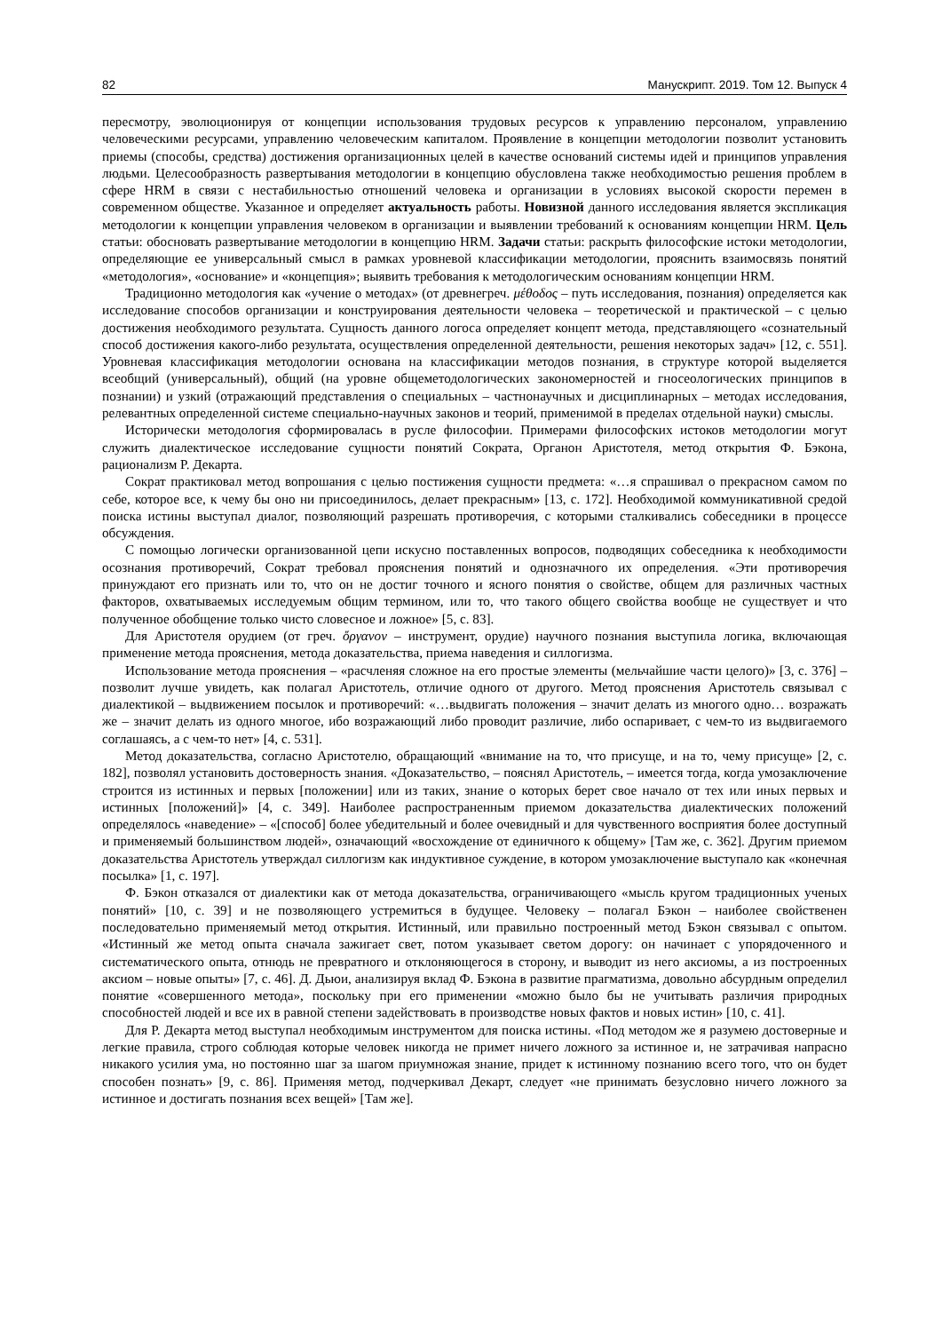82 Манускрипт. 2019. Том 12. Выпуск 4
пересмотру, эволюционируя от концепции использования трудовых ресурсов к управлению персоналом, управлению человеческими ресурсами, управлению человеческим капиталом. Проявление в концепции методологии позволит установить приемы (способы, средства) достижения организационных целей в качестве оснований системы идей и принципов управления людьми. Целесообразность развертывания методологии в концепцию обусловлена также необходимостью решения проблем в сфере HRM в связи с нестабильностью отношений человека и организации в условиях высокой скорости перемен в современном обществе. Указанное и определяет актуальность работы. Новизной данного исследования является экспликация методологии к концепции управления человеком в организации и выявлении требований к основаниям концепции HRM. Цель статьи: обосновать развертывание методологии в концепцию HRM. Задачи статьи: раскрыть философские истоки методологии, определяющие ее универсальный смысл в рамках уровневой классификации методологии, прояснить взаимосвязь понятий «методология», «основание» и «концепция»; выявить требования к методологическим основаниям концепции HRM.
Традиционно методология как «учение о методах» (от древнегреч. μέθοδος – путь исследования, познания) определяется как исследование способов организации и конструирования деятельности человека – теоретической и практической – с целью достижения необходимого результата. Сущность данного логоса определяет концепт метода, представляющего «сознательный способ достижения какого-либо результата, осуществления определенной деятельности, решения некоторых задач» [12, с. 551]. Уровневая классификация методологии основана на классификации методов познания, в структуре которой выделяется всеобщий (универсальный), общий (на уровне общеметодологических закономерностей и гносеологических принципов в познании) и узкий (отражающий представления о специальных – частнонаучных и дисциплинарных – методах исследования, релевантных определенной системе специально-научных законов и теорий, применимой в пределах отдельной науки) смыслы.
Исторически методология сформировалась в русле философии. Примерами философских истоков методологии могут служить диалектическое исследование сущности понятий Сократа, Органон Аристотеля, метод открытия Ф. Бэкона, рационализм Р. Декарта.
Сократ практиковал метод вопрошания с целью постижения сущности предмета: «…я спрашивал о прекрасном самом по себе, которое все, к чему бы оно ни присоединилось, делает прекрасным» [13, с. 172]. Необходимой коммуникативной средой поиска истины выступал диалог, позволяющий разрешать противоречия, с которыми сталкивались собеседники в процессе обсуждения.
С помощью логически организованной цепи искусно поставленных вопросов, подводящих собеседника к необходимости осознания противоречий, Сократ требовал прояснения понятий и однозначного их определения. «Эти противоречия принуждают его признать или то, что он не достиг точного и ясного понятия о свойстве, общем для различных частных факторов, охватываемых исследуемым общим термином, или то, что такого общего свойства вообще не существует и что полученное обобщение только чисто словесное и ложное» [5, с. 83].
Для Аристотеля орудием (от греч. ὄργανον – инструмент, орудие) научного познания выступила логика, включающая применение метода прояснения, метода доказательства, приема наведения и силлогизма.
Использование метода прояснения – «расчленяя сложное на его простые элементы (мельчайшие части целого)» [3, с. 376] – позволит лучше увидеть, как полагал Аристотель, отличие одного от другого. Метод прояснения Аристотель связывал с диалектикой – выдвижением посылок и противоречий: «…выдвигать положения – значит делать из многого одно… возражать же – значит делать из одного многое, ибо возражающий либо проводит различие, либо оспаривает, с чем-то из выдвигаемого соглашаясь, а с чем-то нет» [4, с. 531].
Метод доказательства, согласно Аристотелю, обращающий «внимание на то, что присуще, и на то, чему присуще» [2, с. 182], позволял установить достоверность знания. «Доказательство, – пояснял Аристотель, – имеется тогда, когда умозаключение строится из истинных и первых [положении] или из таких, знание о которых берет свое начало от тех или иных первых и истинных [положений]» [4, с. 349]. Наиболее распространенным приемом доказательства диалектических положений определялось «наведение» – «[способ] более убедительный и более очевидный и для чувственного восприятия более доступный и применяемый большинством людей», означающий «восхождение от единичного к общему» [Там же, с. 362]. Другим приемом доказательства Аристотель утверждал силлогизм как индуктивное суждение, в котором умозаключение выступало как «конечная посылка» [1, с. 197].
Ф. Бэкон отказался от диалектики как от метода доказательства, ограничивающего «мысль кругом традиционных ученых понятий» [10, с. 39] и не позволяющего устремиться в будущее. Человеку – полагал Бэкон – наиболее свойственен последовательно применяемый метод открытия. Истинный, или правильно построенный метод Бэкон связывал с опытом. «Истинный же метод опыта сначала зажигает свет, потом указывает светом дорогу: он начинает с упорядоченного и систематического опыта, отнюдь не превратного и отклоняющегося в сторону, и выводит из него аксиомы, а из построенных аксиом – новые опыты» [7, с. 46]. Д. Дьюи, анализируя вклад Ф. Бэкона в развитие прагматизма, довольно абсурдным определил понятие «совершенного метода», поскольку при его применении «можно было бы не учитывать различия природных способностей людей и все их в равной степени задействовать в производстве новых фактов и новых истин» [10, с. 41].
Для Р. Декарта метод выступал необходимым инструментом для поиска истины. «Под методом же я разумею достоверные и легкие правила, строго соблюдая которые человек никогда не примет ничего ложного за истинное и, не затрачивая напрасно никакого усилия ума, но постоянно шаг за шагом приумножая знание, придет к истинному познанию всего того, что он будет способен познать» [9, с. 86]. Применяя метод, подчеркивал Декарт, следует «не принимать безусловно ничего ложного за истинное и достигать познания всех вещей» [Там же].